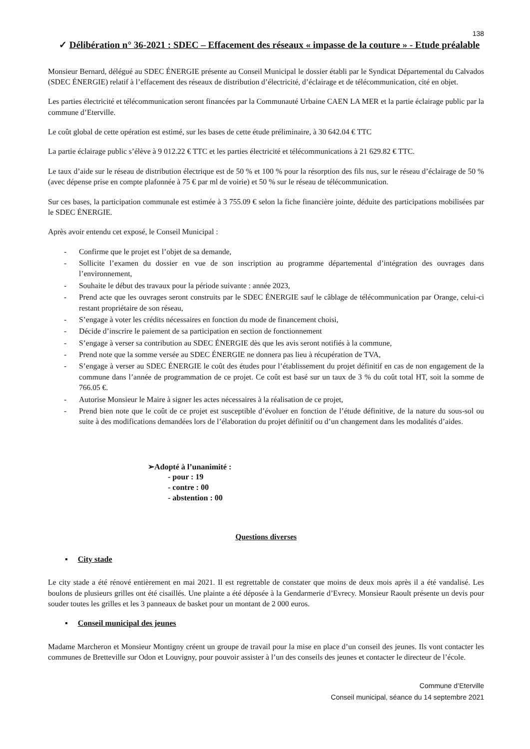138
✓ Délibération n° 36-2021 : SDEC – Effacement des réseaux « impasse de la couture » - Etude préalable
Monsieur Bernard, délégué au SDEC ÉNERGIE présente au Conseil Municipal le dossier établi par le Syndicat Départemental du Calvados (SDEC ÉNERGIE) relatif à l’effacement des réseaux de distribution d’électricité, d’éclairage et de télécommunication, cité en objet.
Les parties électricité et télécommunication seront financées par la Communauté Urbaine CAEN LA MER et la partie éclairage public par la commune d’Eterville.
Le coût global de cette opération est estimé, sur les bases de cette étude préliminaire, à 30 642.04 € TTC
La partie éclairage public s’élève à 9 012.22 € TTC et les parties électricité et télécommunications à 21 629.82 € TTC.
Le taux d’aide sur le réseau de distribution électrique est de 50 % et 100 % pour la résorption des fils nus, sur le réseau d’éclairage de 50 % (avec dépense prise en compte plafonnée à 75 € par ml de voirie) et 50 % sur le réseau de télécommunication.
Sur ces bases, la participation communale est estimée à 3 755.09 € selon la fiche financière jointe, déduite des participations mobilisées par le SDEC ÉNERGIE.
Après avoir entendu cet exposé, le Conseil Municipal :
- Confirme que le projet est l’objet de sa demande,
- Sollicite l’examen du dossier en vue de son inscription au programme départemental d’intégration des ouvrages dans l’environnement,
- Souhaite le début des travaux pour la période suivante : année 2023,
- Prend acte que les ouvrages seront construits par le SDEC ÉNERGIE sauf le câblage de télécommunication par Orange, celui-ci restant propriétaire de son réseau,
- S’engage à voter les crédits nécessaires en fonction du mode de financement choisi,
- Décide d’inscrire le paiement de sa participation en section de fonctionnement
- S’engage à verser sa contribution au SDEC ÉNERGIE dès que les avis seront notifiés à la commune,
- Prend note que la somme versée au SDEC ÉNERGIE ne donnera pas lieu à récupération de TVA,
- S’engage à verser au SDEC ÉNERGIE le coût des études pour l’établissement du projet définitif en cas de non engagement de la commune dans l’année de programmation de ce projet. Ce coût est basé sur un taux de 3 % du coût total HT, soit la somme de 766.05 €.
- Autorise Monsieur le Maire à signer les actes nécessaires à la réalisation de ce projet,
- Prend bien note que le coût de ce projet est susceptible d’évoluer en fonction de l’étude définitive, de la nature du sous-sol ou suite à des modifications demandées lors de l’élaboration du projet définitif ou d’un changement dans les modalités d’aides.
➢Adopté à l’unanimité :
- pour : 19
- contre : 00
- abstention : 00
Questions diverses
▪ City stade
Le city stade a été rénové entièrement en mai 2021. Il est regrettable de constater que moins de deux mois après il a été vandalisé. Les boulons de plusieurs grilles ont été cisaillés. Une plainte a été déposée à la Gendarmerie d’Evrecy. Monsieur Raoult présente un devis pour souder toutes les grilles et les 3 panneaux de basket pour un montant de 2 000 euros.
▪ Conseil municipal des jeunes
Madame Marcheron et Monsieur Montigny créent un groupe de travail pour la mise en place d’un conseil des jeunes. Ils vont contacter les communes de Bretteville sur Odon et Louvigny, pour pouvoir assister à l’un des conseils des jeunes et contacter le directeur de l’école.
Commune d’Eterville
Conseil municipal, séance du 14 septembre 2021